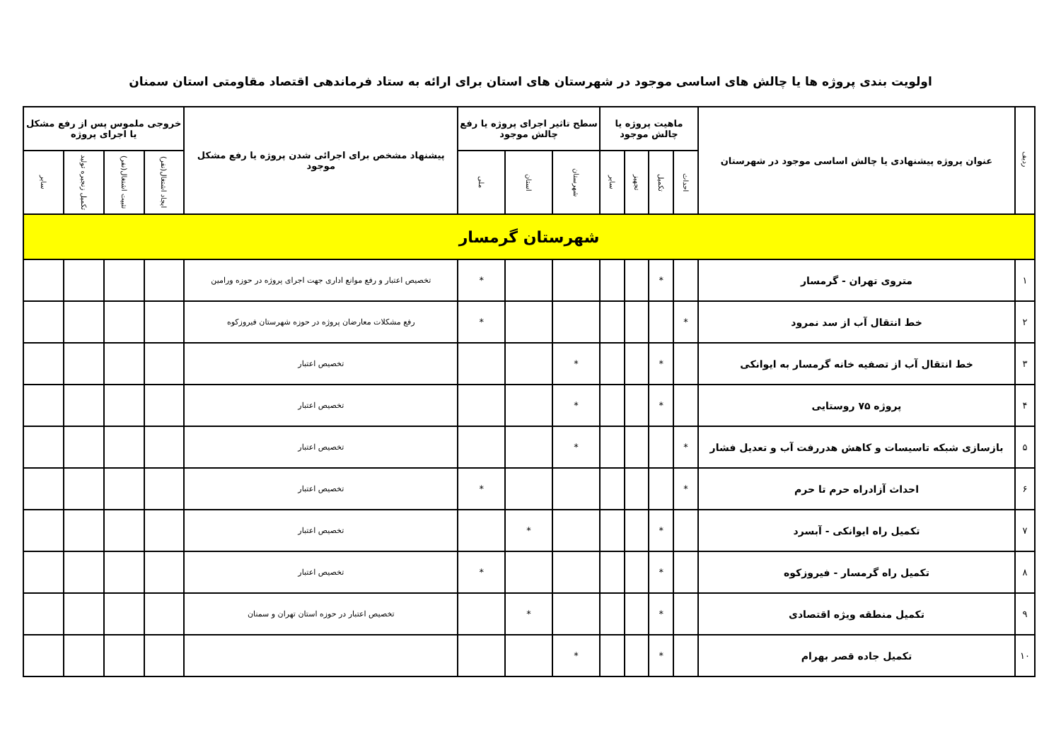اولویت بندی پروژه ها یا چالش های اساسی موجود در شهرستان های استان برای ارائه به ستاد فرماندهی اقتصاد مقاومتی استان سمنان
| ردیف | عنوان پروژه پیشنهادی یا چالش اساسی موجود در شهرستان | ماهیت پروژه یا چالش موجود | | | | سطح تاثیر اجرای پروژه یا رفع چالش موجود | | | پیشنهاد مشخص برای اجرائی شدن پروژه یا رفع مشکل موجود | خروجی ملموس پس از رفع مشکل یا اجرای پروژه | | | |
| --- | --- | --- | --- | --- | --- | --- | --- | --- | --- | --- | --- | --- | --- |
| | | احداث | تکمیل | تجهیز | سایر | شهرستان | استان | ملی | | ایجاد اشتغال(نفر) | تثبیت اشتغال(نفر) | تکمیل زنجیره تولید | سایر |
| شهرستان گرمسار | | | | | | | | | | | | | |
| ۱ | متروی تهران - گرمسار | | * | | | | | * | تخصیص اعتبار و رفع موانع اداری جهت اجرای پروژه در حوزه ورامین | | | | |
| ۲ | خط انتقال آب از سد نمرود | * | | | | | | * | رفع مشکلات معارضان پروژه در حوزه شهرستان فیروزکوه | | | | |
| ۳ | خط انتقال آب از تصفیه خانه گرمسار به ایوانکی | | * | | | * | | | تخصیص اعتبار | | | | |
| ۴ | پروژه ۷۵ روستایی | | * | | | * | | | تخصیص اعتبار | | | | |
| ۵ | بازسازی شبکه تاسیسات و کاهش هدررفت آب و تعدیل فشار | * | | | | * | | | تخصیص اعتبار | | | | |
| ۶ | احداث آزادراه حرم تا حرم | * | | | | | | * | تخصیص اعتبار | | | | |
| ۷ | تکمیل راه ایوانکی - آبسرد | | * | | | | * | | تخصیص اعتبار | | | | |
| ۸ | تکمیل راه گرمسار - فیروزکوه | | * | | | | | * | تخصیص اعتبار | | | | |
| ۹ | تکمیل منطقه ویژه اقتصادی | | * | | | | * | | تخصیص اعتبار در حوزه استان تهران و سمنان | | | | |
| ۱۰ | تکمیل جاده قصر بهرام | | * | | | * | | | | | | | |